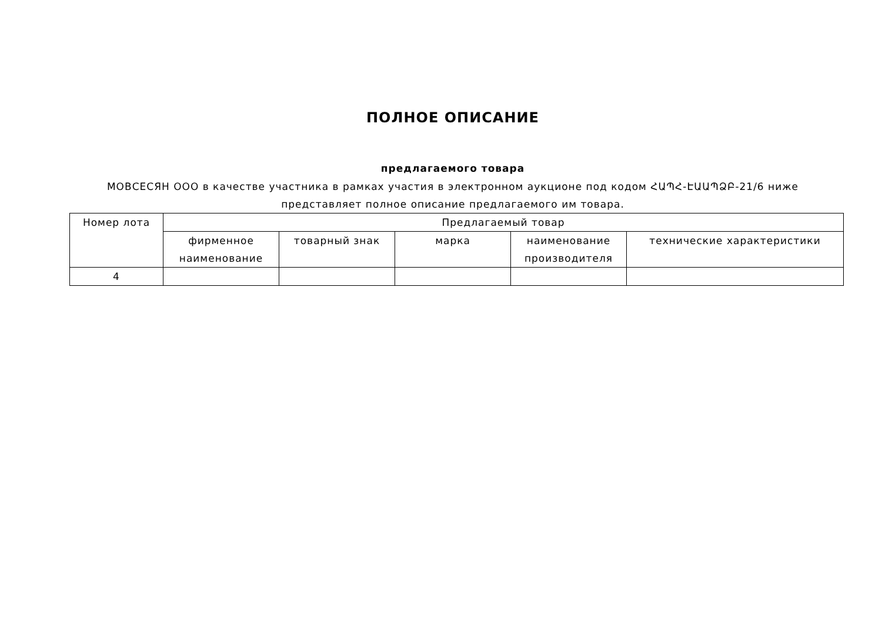ПОЛНОЕ ОПИСАНИЕ
предлагаемого товара
МОВСЕСЯН ООО в качестве участника в рамках участия в электронном аукционе под кодом ՀԱՊՀ-ԷԱԱՊՁԲ-21/6 ниже представляет полное описание предлагаемого им товара.
| Номер лота | Предлагаемый товар | | | | |
| --- | --- | --- | --- | --- | --- |
| | фирменное наименование | товарный знак | марка | наименование производителя | технические характеристики |
| 4 | | | | | |